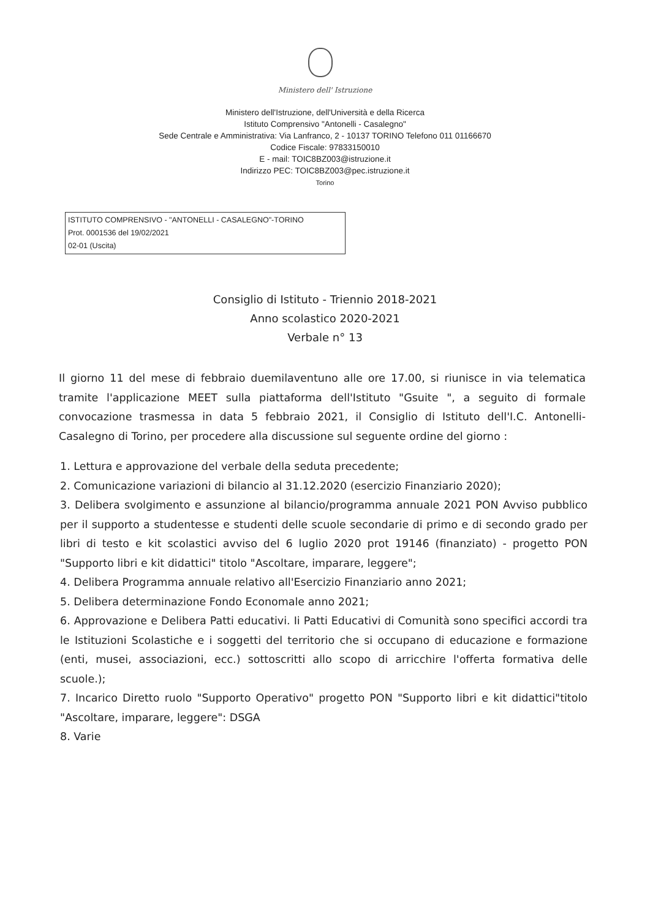Ministero dell' Istruzione
Ministero dell'Istruzione, dell'Università e della Ricerca
Istituto Comprensivo "Antonelli - Casalegno"
Sede Centrale e Amministrativa: Via Lanfranco, 2 - 10137 TORINO Telefono 011 01166670
Codice Fiscale: 97833150010
E - mail: TOIC8BZ003@istruzione.it
Indirizzo PEC: TOIC8BZ003@pec.istruzione.it
Torino
ISTITUTO COMPRENSIVO - "ANTONELLI - CASALEGNO"-TORINO
Prot. 0001536 del 19/02/2021
02-01 (Uscita)
Consiglio di Istituto - Triennio 2018-2021
Anno scolastico 2020-2021
Verbale n° 13
Il giorno 11 del mese di febbraio duemilaventuno alle ore 17.00, si riunisce in via telematica tramite l'applicazione MEET sulla piattaforma dell'Istituto "Gsuite ", a seguito di formale convocazione trasmessa in data 5 febbraio 2021, il Consiglio di Istituto dell'I.C. Antonelli-Casalegno di Torino, per procedere alla discussione sul seguente ordine del giorno :
1. Lettura e approvazione del verbale della seduta precedente;
2. Comunicazione variazioni di bilancio al 31.12.2020 (esercizio Finanziario 2020);
3. Delibera svolgimento e assunzione al bilancio/programma annuale 2021 PON Avviso pubblico per il supporto a studentesse e studenti delle scuole secondarie di primo e di secondo grado per libri di testo e kit scolastici avviso del 6 luglio 2020 prot 19146 (finanziato) - progetto PON "Supporto libri e kit didattici" titolo "Ascoltare, imparare, leggere";
4. Delibera Programma annuale relativo all'Esercizio Finanziario anno 2021;
5. Delibera determinazione Fondo Economale anno 2021;
6. Approvazione e Delibera Patti educativi. Ii Patti Educativi di Comunità sono specifici accordi tra le Istituzioni Scolastiche e i soggetti del territorio che si occupano di educazione e formazione (enti, musei, associazioni, ecc.) sottoscritti allo scopo di arricchire l'offerta formativa delle scuole.);
7. Incarico Diretto ruolo "Supporto Operativo" progetto PON "Supporto libri e kit didattici"titolo "Ascoltare, imparare, leggere": DSGA
8. Varie